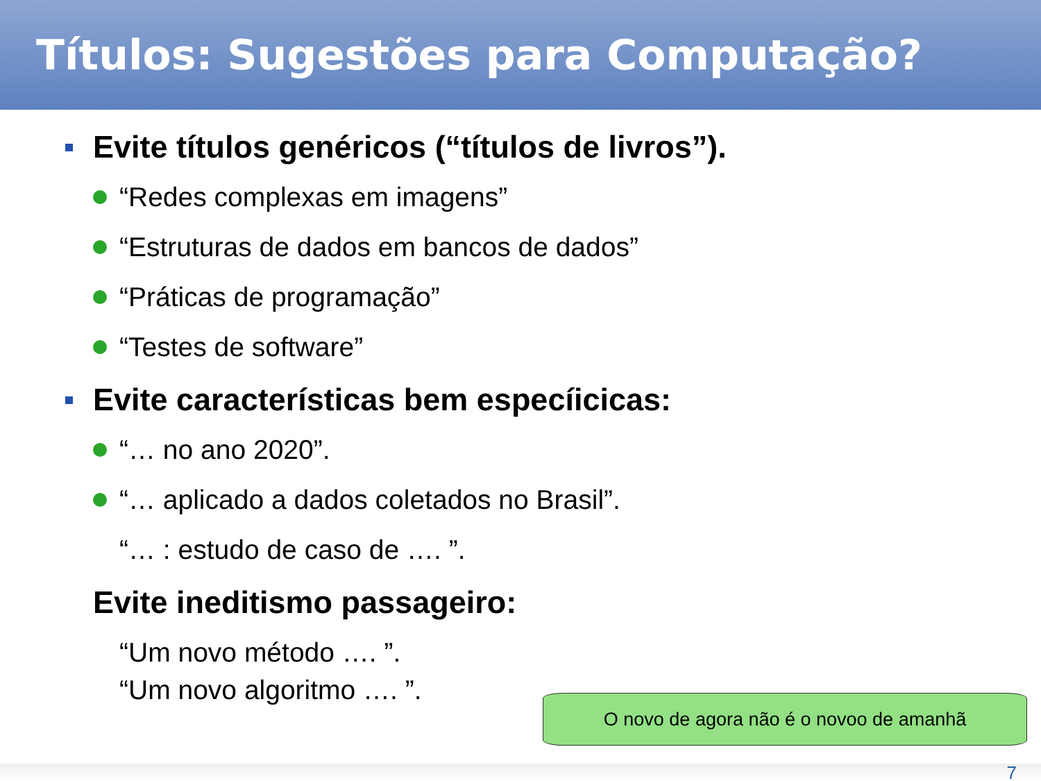Títulos: Sugestões para Computação?
Evite títulos genéricos (“títulos de livros”).
“Redes complexas em imagens”
“Estruturas de dados em bancos de dados”
“Práticas de programação”
“Testes de software”
Evite características bem especíicicas:
“… no ano 2020”.
“… aplicado a dados coletados no Brasil”.
“… : estudo de caso de …. ”.
Evite ineditismo passageiro:
“Um novo método …. ”.
“Um novo algoritmo …. ”.
O novo de agora não é o novoo de amanhã
7